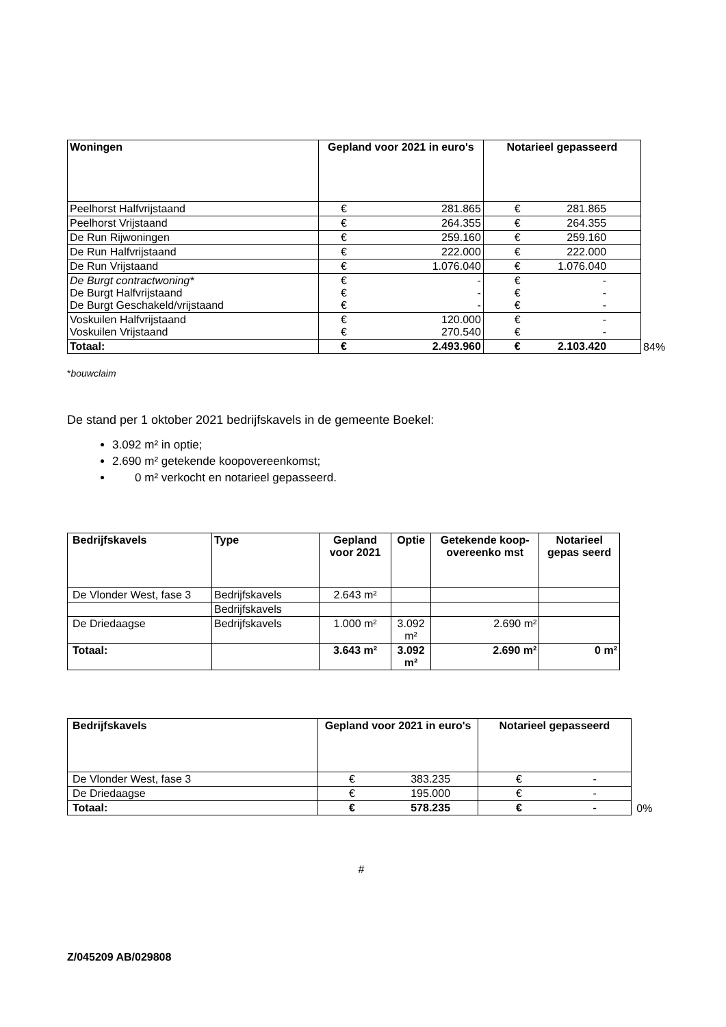| Woningen | Gepland voor 2021 in euro's | | Notarieel gepasseerd | | |
| Peelhorst Halfvrijstaand | € | 281.865 | € | 281.865 | |
| Peelhorst Vrijstaand | € | 264.355 | € | 264.355 | |
| De Run Rijwoningen | € | 259.160 | € | 259.160 | |
| De Run Halfvrijstaand | € | 222.000 | € | 222.000 | |
| De Run Vrijstaand | € | 1.076.040 | € | 1.076.040 | |
| De Burgt contractwoning* De Burgt Halfvrijstaand De Burgt Geschakeld/vrijstaand | € € € | - - - | € € € | - - - | |
| Voskuilen Halfvrijstaand Voskuilen Vrijstaand | € € | 120.000 270.540 | € € | - - | |
| Totaal: | € | 2.493.960 | € | 2.103.420 | 84% |
*bouwclaim
De stand per 1 oktober 2021 bedrijfskavels in de gemeente Boekel:
3.092 m² in optie;
2.690 m² getekende koopovereenkomst;
0 m² verkocht en notarieel gepasseerd.
| Bedrijfskavels | Type | Gepland voor 2021 | Optie | Getekende koop-overeenko mst | Notarieel gepas seerd |
| --- | --- | --- | --- | --- | --- |
| De Vlonder West, fase 3 | Bedrijfskavels | 2.643 m² | | | |
| | Bedrijfskavels | | | | |
| De Driedaagse | Bedrijfskavels | 1.000 m² | 3.092 m² | 2.690 m² | |
| Totaal: | | 3.643 m² | 3.092 m² | 2.690 m² | 0 m² |
| Bedrijfskavels | Gepland voor 2021 in euro's | | Notarieel gepasseerd | | |
| De Vlonder West, fase 3 | € | 383.235 | € | - | |
| De Driedaagse | € | 195.000 | € | - | |
| Totaal: | € | 578.235 | € | - | 0% |
#
Z/045209 AB/029808